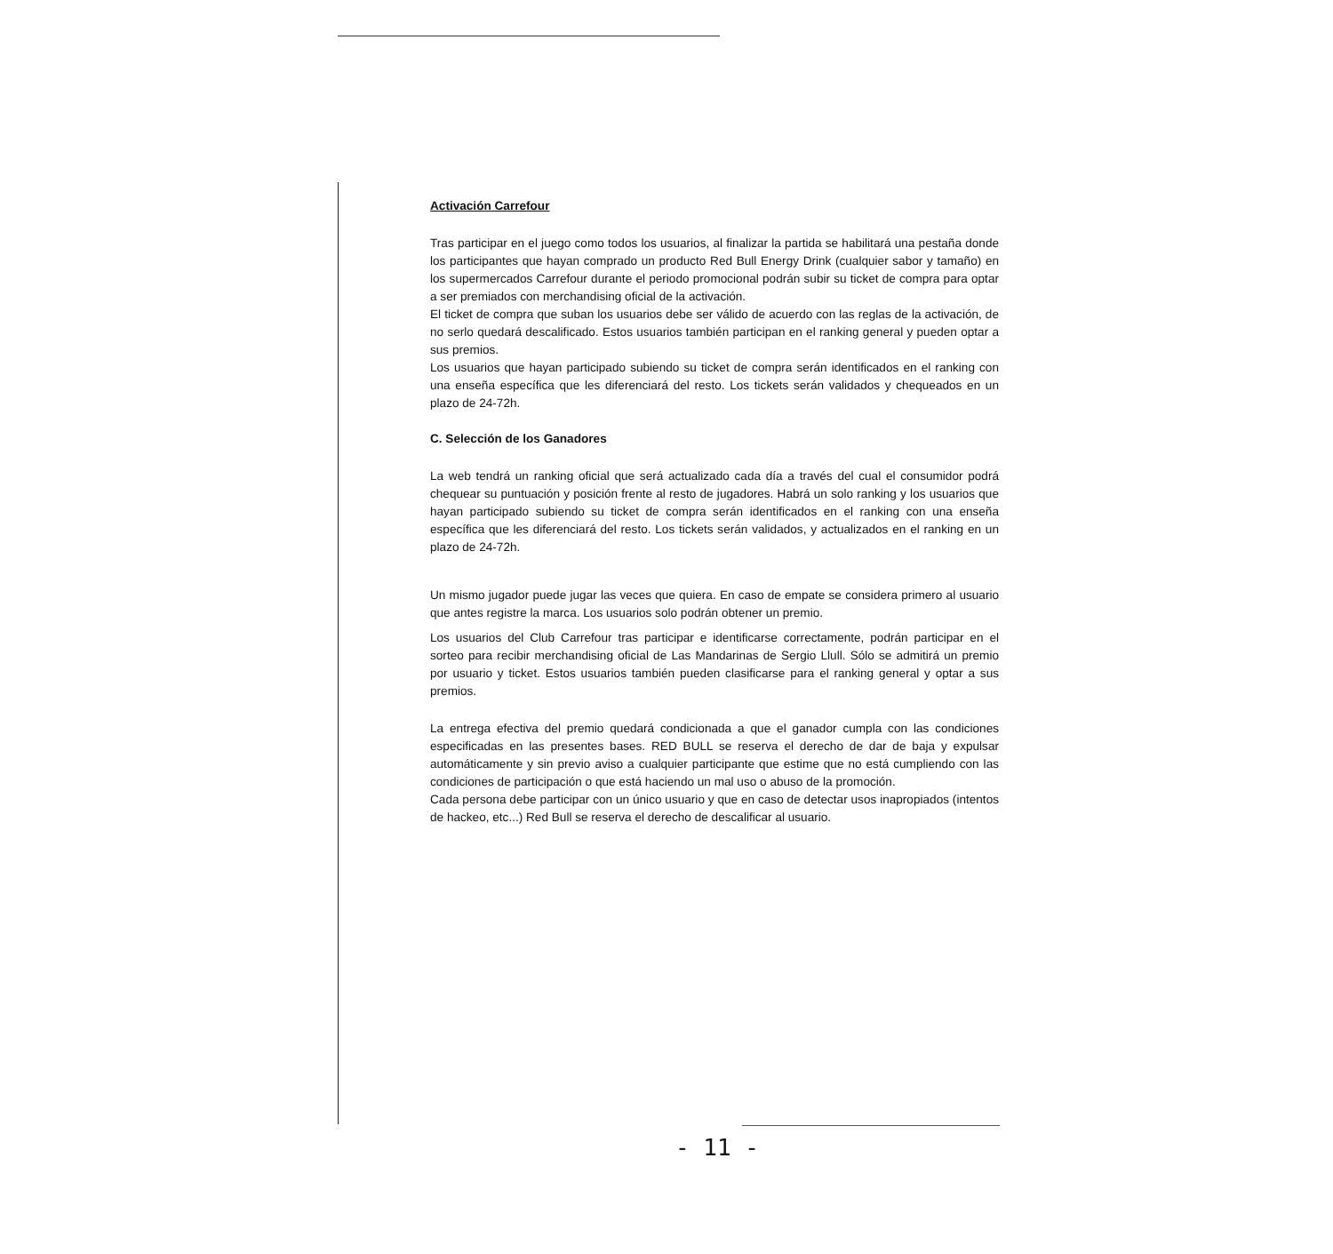Activación Carrefour
Tras participar en el juego como todos los usuarios, al finalizar la partida se habilitará una pestaña donde los participantes que hayan comprado un producto Red Bull Energy Drink (cualquier sabor y tamaño) en los supermercados Carrefour durante el periodo promocional podrán subir su ticket de compra para optar a ser premiados con merchandising oficial de la activación.
El ticket de compra que suban los usuarios debe ser válido de acuerdo con las reglas de la activación, de no serlo quedará descalificado. Estos usuarios también participan en el ranking general y pueden optar a sus premios.
Los usuarios que hayan participado subiendo su ticket de compra serán identificados en el ranking con una enseña específica que les diferenciará del resto. Los tickets serán validados y chequeados en un plazo de 24-72h.
C. Selección de los Ganadores
La web tendrá un ranking oficial que será actualizado cada día a través del cual el consumidor podrá chequear su puntuación y posición frente al resto de jugadores. Habrá un solo ranking y los usuarios que hayan participado subiendo su ticket de compra serán identificados en el ranking con una enseña específica que les diferenciará del resto. Los tickets serán validados, y actualizados en el ranking en un plazo de 24-72h.
Un mismo jugador puede jugar las veces que quiera. En caso de empate se considera primero al usuario que antes registre la marca. Los usuarios solo podrán obtener un premio.
Los usuarios del Club Carrefour tras participar e identificarse correctamente, podrán participar en el sorteo para recibir merchandising oficial de Las Mandarinas de Sergio Llull. Sólo se admitirá un premio por usuario y ticket. Estos usuarios también pueden clasificarse para el ranking general y optar a sus premios.
La entrega efectiva del premio quedará condicionada a que el ganador cumpla con las condiciones especificadas en las presentes bases. RED BULL se reserva el derecho de dar de baja y expulsar automáticamente y sin previo aviso a cualquier participante que estime que no está cumpliendo con las condiciones de participación o que está haciendo un mal uso o abuso de la promoción.
Cada persona debe participar con un único usuario y que en caso de detectar usos inapropiados (intentos de hackeo, etc...) Red Bull se reserva el derecho de descalificar al usuario.
- 11 -